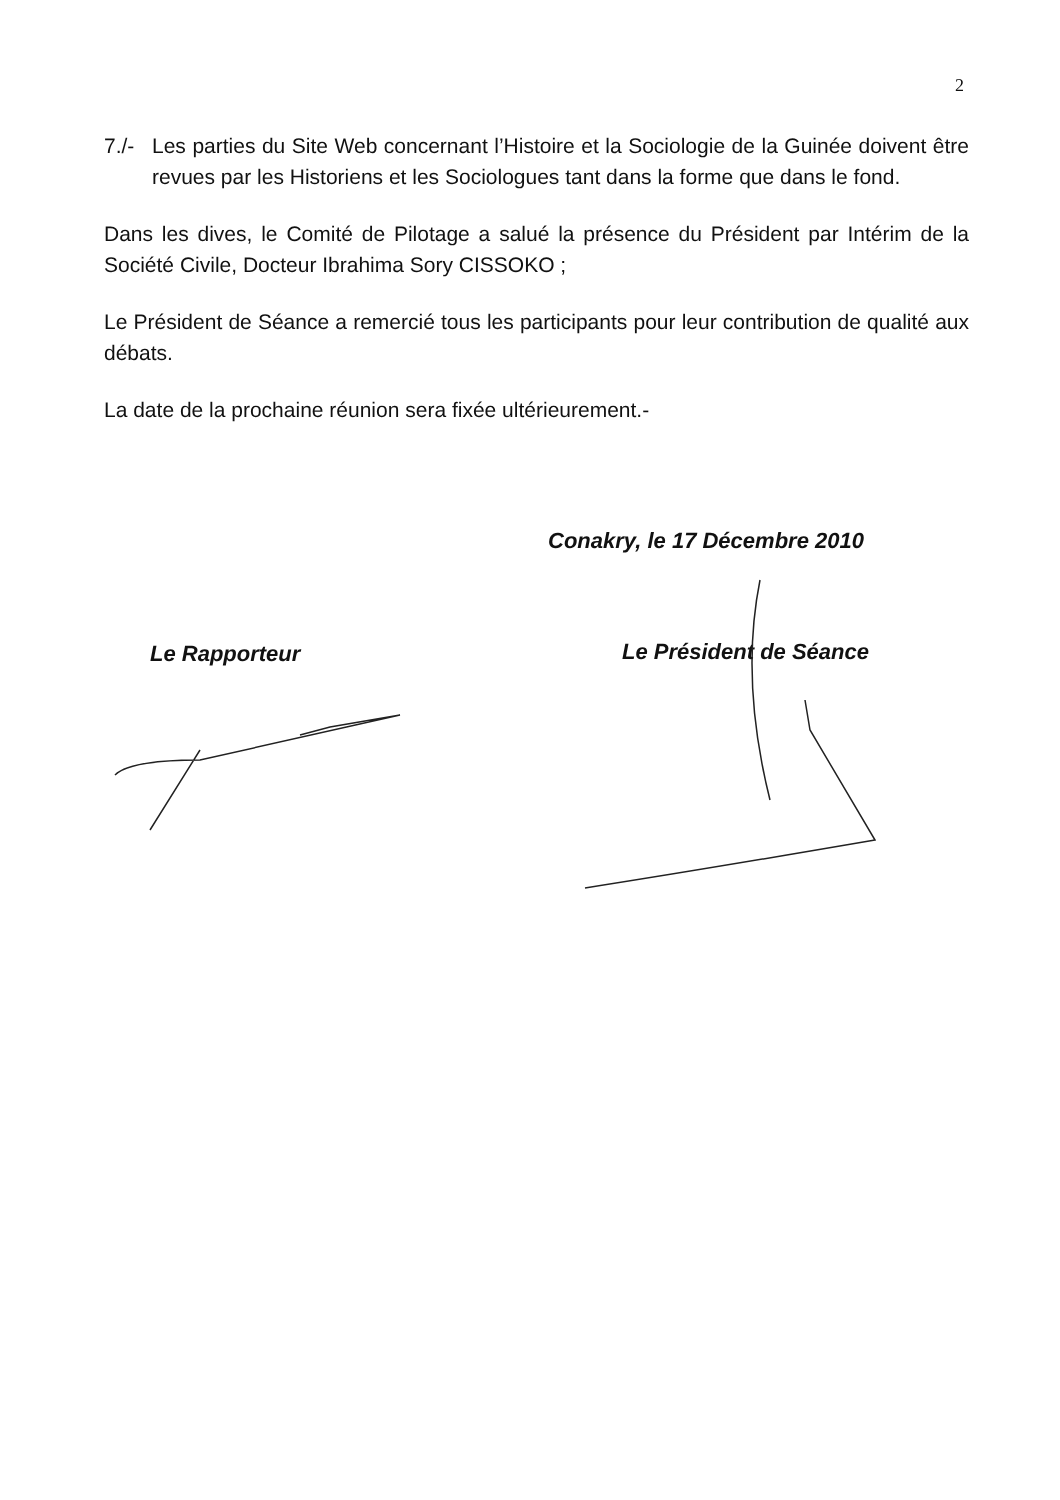2
7./-
Les parties du Site Web concernant l’Histoire et la Sociologie de la Guinée doivent être revues par les Historiens et les Sociologues tant dans la forme que dans le fond.
Dans les dives, le Comité de Pilotage a salué la présence du Président par Intérim de la Société Civile, Docteur Ibrahima Sory CISSOKO ;
Le Président de Séance a remercié tous les participants pour leur contribution de qualité aux débats.
La date de la prochaine réunion sera fixée ultérieurement.-
Conakry, le 17 Décembre 2010
Le Rapporteur Le Président de Séance